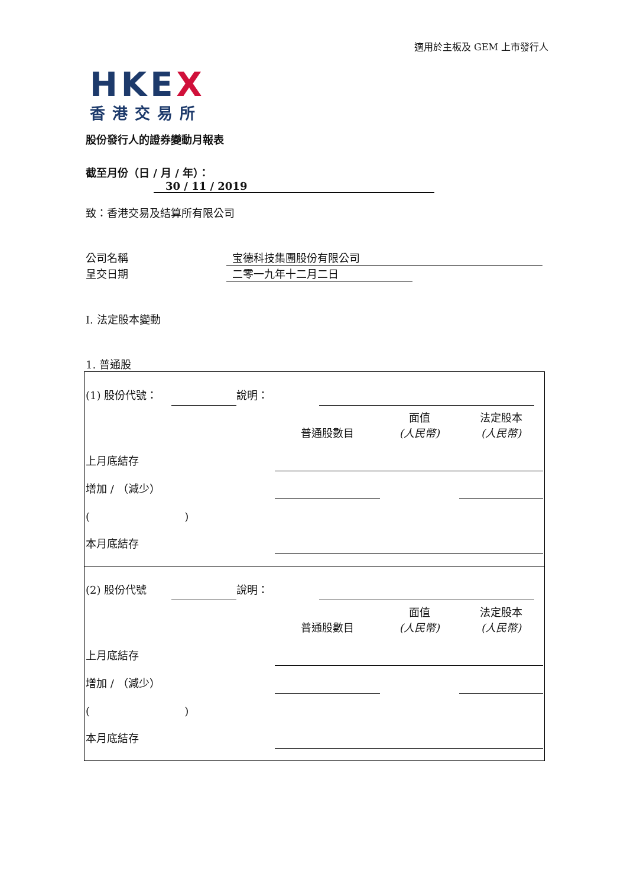適用於主板及 GEM 上市發行人
HKEX
香港交易所
股份發行人的證券變動月報表
截至月份（日 / 月 / 年）： 30 / 11 / 2019
致：香港交易及結算所有限公司
公司名稱 宝德科技集團股份有限公司
呈交日期 二零一九年十二月二日
I. 法定股本變動
1. 普通股
| (1) 股份代號： | | 說明： | | |
| | 普通股數目 | 面值 (人民幣) | 法定股本 (人民幣) |
| 上月底結存 | | | |
| 增加 / （減少） | | | |
| ( ) | | | |
| 本月底結存 | | | |
| (2) 股份代號 | | 說明： | | |
| | 普通股數目 | 面值 (人民幣) | 法定股本 (人民幣) |
| 上月底結存 | | | |
| 增加 / （減少） | | | |
| ( ) | | | |
| 本月底結存 | | | |